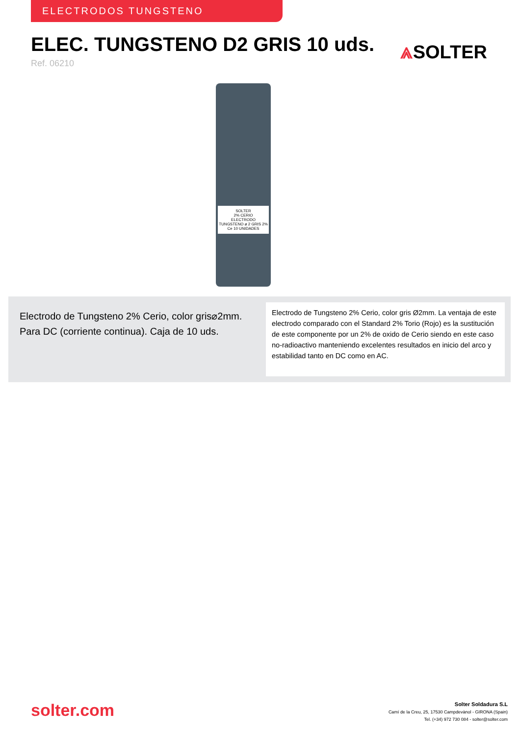ELECTRODOS TUNGSTENO
ELEC. TUNGSTENO D2 GRIS 10 uds.
Ref. 06210
⩓SOLTER
SOLTER
2% CERIO
ELECTRODO TUNGSTENO ø 2 GRIS 2% Ce 10 UNIDADES
Electrodo de Tungsteno 2% Cerio, color gris⌀2mm. Para DC (corriente continua). Caja de 10 uds.
Electrodo de Tungsteno 2% Cerio, color gris Ø2mm. La ventaja de este electrodo comparado con el Standard 2% Torio (Rojo) es la sustitución de este componente por un 2% de oxido de Cerio siendo en este caso no-radioactivo manteniendo excelentes resultados en inicio del arco y estabilidad tanto en DC como en AC.
solter.com
Solter Soldadura S.L
Camí de la Creu, 25, 17530 Campdevànol - GIRONA (Spain)
Tel. (+34) 972 730 084 - solter@solter.com